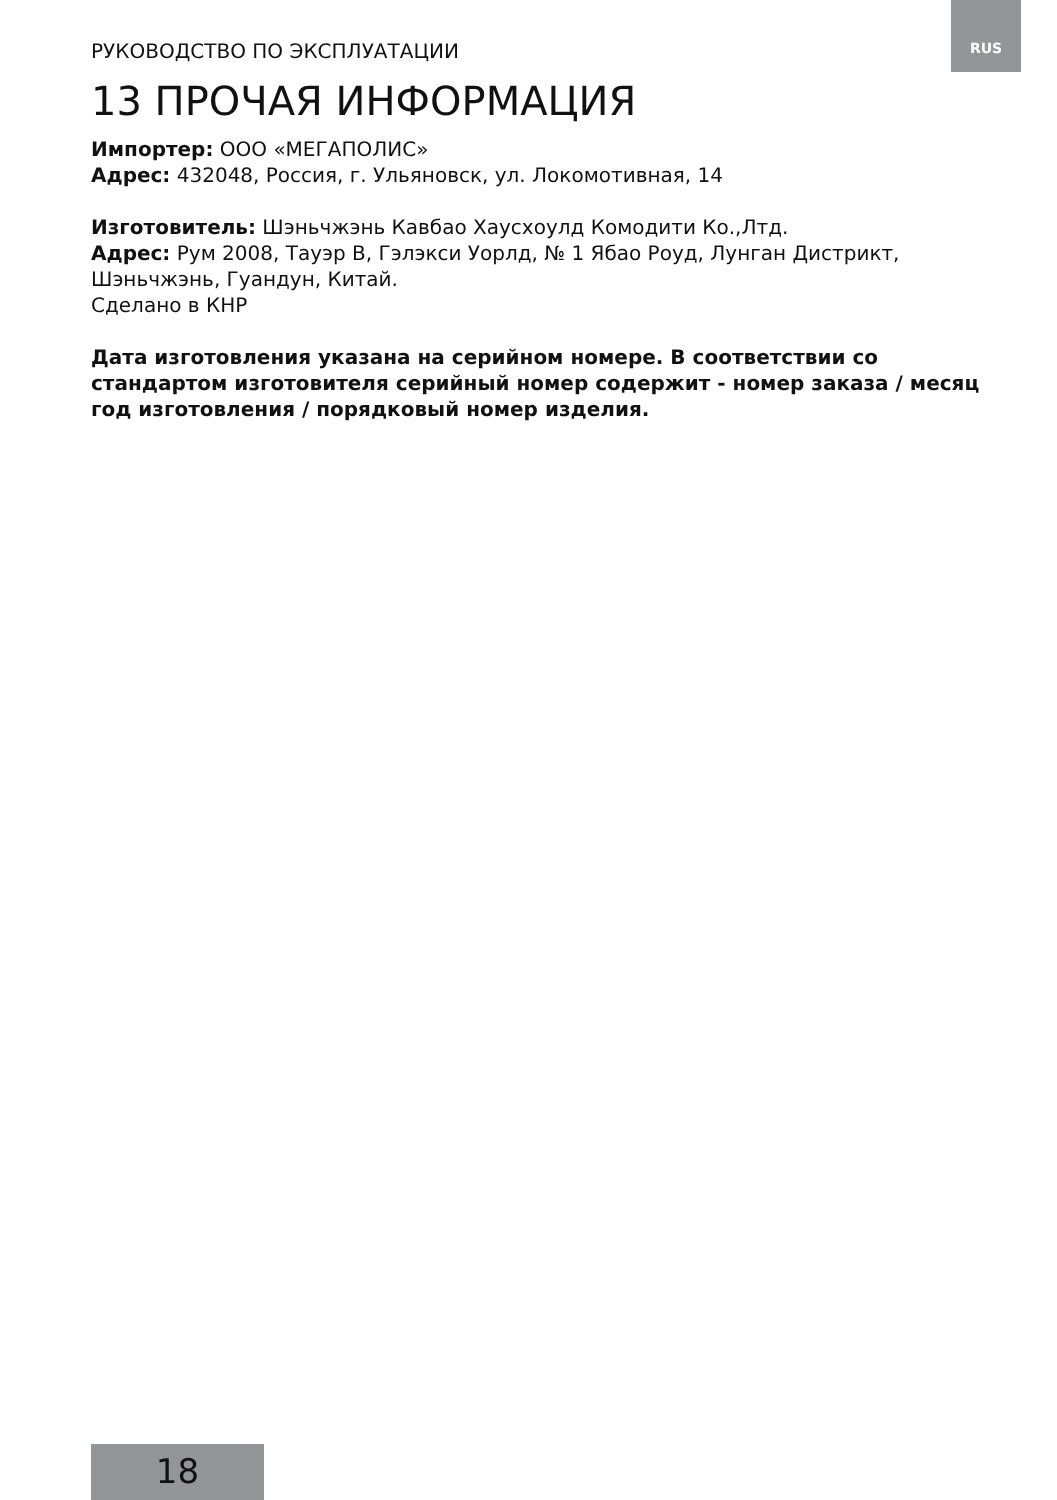RUS
РУКОВОДСТВО ПО ЭКСПЛУАТАЦИИ
13 ПРОЧАЯ ИНФОРМАЦИЯ
Импортер: ООО «МЕГАПОЛИС»
Адрес: 432048, Россия, г. Ульяновск, ул. Локомотивная, 14
Изготовитель: Шэньчжэнь Кавбао Хаусхоулд Комодити Ко.,Лтд.
Адрес: Рум 2008, Тауэр B, Гэлэкси Уорлд, № 1 Ябао Роуд, Лунган Дистрикт, Шэньчжэнь, Гуандун, Китай.
Сделано в КНР
Дата изготовления указана на серийном номере. В соответствии со стандартом изготовителя серийный номер содержит - номер заказа / месяц год изготовления / порядковый номер изделия.
18